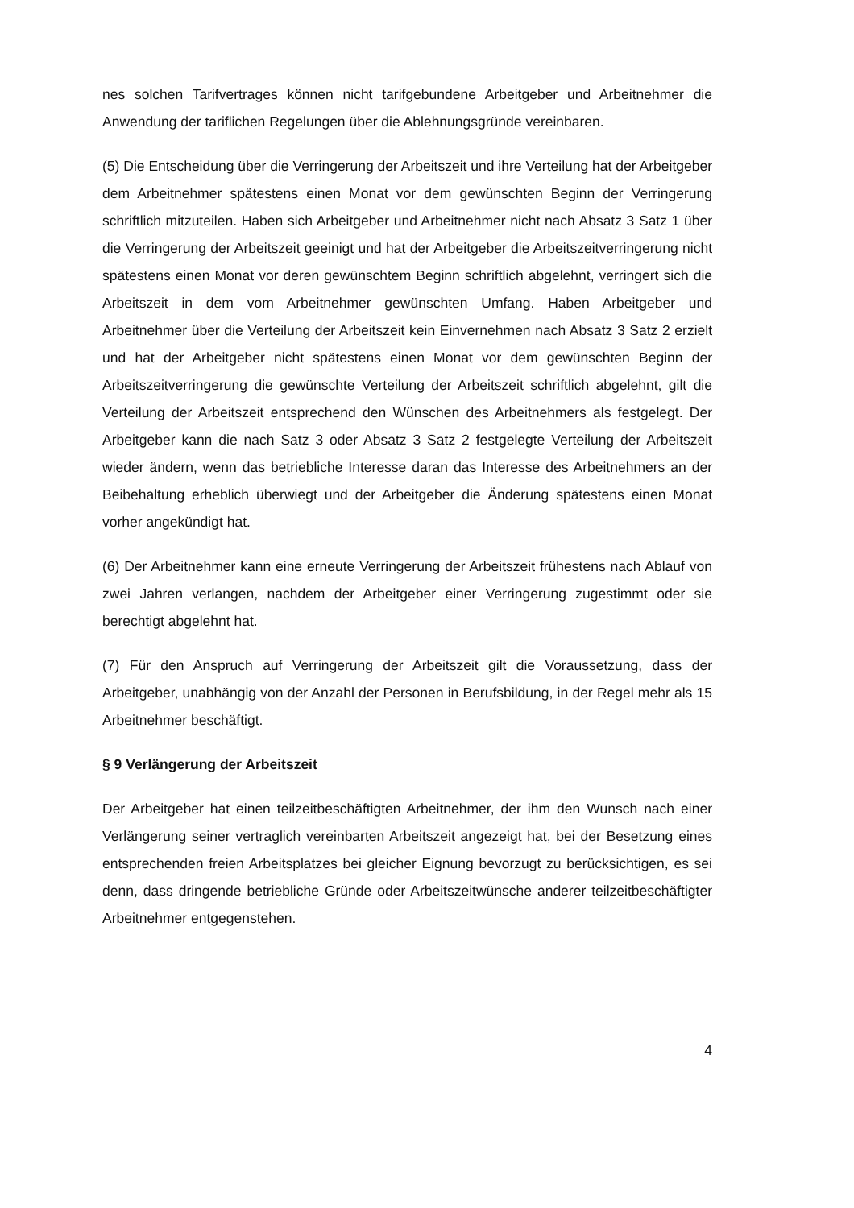nes solchen Tarifvertrages können nicht tarifgebundene Arbeitgeber und Arbeitnehmer die Anwendung der tariflichen Regelungen über die Ablehnungsgründe vereinbaren.
(5) Die Entscheidung über die Verringerung der Arbeitszeit und ihre Verteilung hat der Arbeitgeber dem Arbeitnehmer spätestens einen Monat vor dem gewünschten Beginn der Verringerung schriftlich mitzuteilen. Haben sich Arbeitgeber und Arbeitnehmer nicht nach Absatz 3 Satz 1 über die Verringerung der Arbeitszeit geeinigt und hat der Arbeitgeber die Arbeitszeitverringerung nicht spätestens einen Monat vor deren gewünschtem Beginn schriftlich abgelehnt, verringert sich die Arbeitszeit in dem vom Arbeitnehmer gewünschten Umfang. Haben Arbeitgeber und Arbeitnehmer über die Verteilung der Arbeitszeit kein Einvernehmen nach Absatz 3 Satz 2 erzielt und hat der Arbeitgeber nicht spätestens einen Monat vor dem gewünschten Beginn der Arbeitszeitverringerung die gewünschte Verteilung der Arbeitszeit schriftlich abgelehnt, gilt die Verteilung der Arbeitszeit entsprechend den Wünschen des Arbeitnehmers als festgelegt. Der Arbeitgeber kann die nach Satz 3 oder Absatz 3 Satz 2 festgelegte Verteilung der Arbeitszeit wieder ändern, wenn das betriebliche Interesse daran das Interesse des Arbeitnehmers an der Beibehaltung erheblich überwiegt und der Arbeitgeber die Änderung spätestens einen Monat vorher angekündigt hat.
(6) Der Arbeitnehmer kann eine erneute Verringerung der Arbeitszeit frühestens nach Ablauf von zwei Jahren verlangen, nachdem der Arbeitgeber einer Verringerung zugestimmt oder sie berechtigt abgelehnt hat.
(7) Für den Anspruch auf Verringerung der Arbeitszeit gilt die Voraussetzung, dass der Arbeitgeber, unabhängig von der Anzahl der Personen in Berufsbildung, in der Regel mehr als 15 Arbeitnehmer beschäftigt.
§ 9 Verlängerung der Arbeitszeit
Der Arbeitgeber hat einen teilzeitbeschäftigten Arbeitnehmer, der ihm den Wunsch nach einer Verlängerung seiner vertraglich vereinbarten Arbeitszeit angezeigt hat, bei der Besetzung eines entsprechenden freien Arbeitsplatzes bei gleicher Eignung bevorzugt zu berücksichtigen, es sei denn, dass dringende betriebliche Gründe oder Arbeitszeitwünsche anderer teilzeitbeschäftigter Arbeitnehmer entgegenstehen.
4